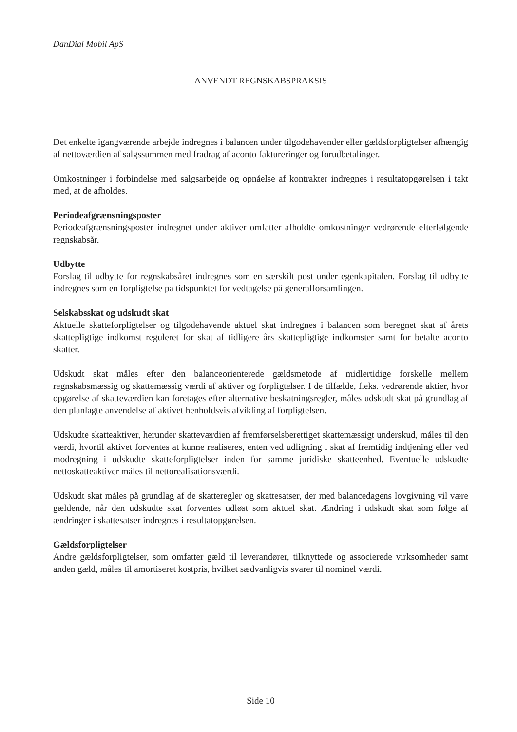DanDial Mobil ApS
ANVENDT REGNSKABSPRAKSIS
Det enkelte igangværende arbejde indregnes i balancen under tilgodehavender eller gældsforpligtelser afhængig af nettoværdien af salgssummen med fradrag af aconto faktureringer og forudbetalinger.
Omkostninger i forbindelse med salgsarbejde og opnåelse af kontrakter indregnes i resultatopgørelsen i takt med, at de afholdes.
Periodeafgrænsningsposter
Periodeafgrænsningsposter indregnet under aktiver omfatter afholdte omkostninger vedrørende efterfølgende regnskabsår.
Udbytte
Forslag til udbytte for regnskabsåret indregnes som en særskilt post under egenkapitalen. Forslag til udbytte indregnes som en forpligtelse på tidspunktet for vedtagelse på generalforsamlingen.
Selskabsskat og udskudt skat
Aktuelle skatteforpligtelser og tilgodehavende aktuel skat indregnes i balancen som beregnet skat af årets skattepligtige indkomst reguleret for skat af tidligere års skattepligtige indkomster samt for betalte aconto skatter.
Udskudt skat måles efter den balanceorienterede gældsmetode af midlertidige forskelle mellem regnskabsmæssig og skattemæssig værdi af aktiver og forpligtelser. I de tilfælde, f.eks. vedrørende aktier, hvor opgørelse af skatteværdien kan foretages efter alternative beskatningsregler, måles udskudt skat på grundlag af den planlagte anvendelse af aktivet henholdsvis afvikling af forpligtelsen.
Udskudte skatteaktiver, herunder skatteværdien af fremførselsberettiget skattemæssigt underskud, måles til den værdi, hvortil aktivet forventes at kunne realiseres, enten ved udligning i skat af fremtidig indtjening eller ved modregning i udskudte skatteforpligtelser inden for samme juridiske skatteenhed. Eventuelle udskudte nettoskatteaktiver måles til nettorealisationsværdi.
Udskudt skat måles på grundlag af de skatteregler og skattesatser, der med balancedagens lovgivning vil være gældende, når den udskudte skat forventes udløst som aktuel skat. Ændring i udskudt skat som følge af ændringer i skattesatser indregnes i resultatopgørelsen.
Gældsforpligtelser
Andre gældsforpligtelser, som omfatter gæld til leverandører, tilknyttede og associerede virksomheder samt anden gæld, måles til amortiseret kostpris, hvilket sædvanligvis svarer til nominel værdi.
Side 10